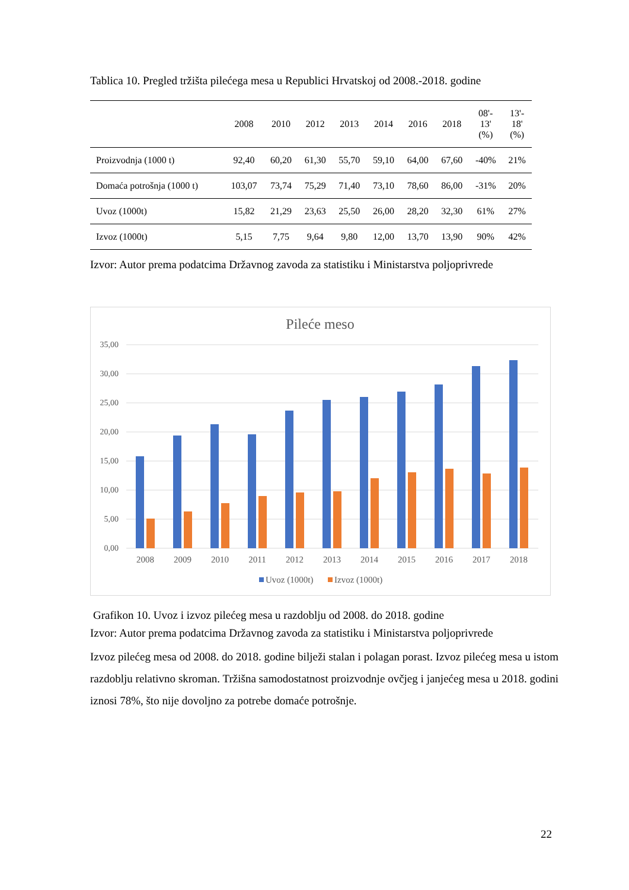Tablica 10. Pregled tržišta pilećega mesa u Republici Hrvatskoj od 2008.-2018. godine
| | 2008 | 2010 | 2012 | 2013 | 2014 | 2016 | 2018 | 08'- 13' (%) | 13'- 18' (%) |
| --- | --- | --- | --- | --- | --- | --- | --- | --- | --- |
| Proizvodnja (1000 t) | 92,40 | 60,20 | 61,30 | 55,70 | 59,10 | 64,00 | 67,60 | -40% | 21% |
| Domaća potrošnja (1000 t) | 103,07 | 73,74 | 75,29 | 71,40 | 73,10 | 78,60 | 86,00 | -31% | 20% |
| Uvoz (1000t) | 15,82 | 21,29 | 23,63 | 25,50 | 26,00 | 28,20 | 32,30 | 61% | 27% |
| Izvoz (1000t) | 5,15 | 7,75 | 9,64 | 9,80 | 12,00 | 13,70 | 13,90 | 90% | 42% |
Izvor: Autor prema podatcima Državnog zavoda za statistiku i Ministarstva poljoprivrede
Pileće meso
35,00
30,00
25,00
20,00
15,00
10,00
5,00
0,00
2008
2009
2010
2011
2012
2013
2014
2015
2016
2017
2018
Uvoz (1000t)
Izvoz (1000t)
Grafikon 10. Uvoz i izvoz pilećeg mesa u razdoblju od 2008. do 2018. godine
Izvor: Autor prema podatcima Državnog zavoda za statistiku i Ministarstva poljoprivrede
Izvoz pilećeg mesa od 2008. do 2018. godine bilježi stalan i polagan porast. Izvoz pilećeg mesa u istom razdoblju relativno skroman. Tržišna samodostatnost proizvodnje ovčjeg i janjećeg mesa u 2018. godini iznosi 78%, što nije dovoljno za potrebe domaće potrošnje.
22